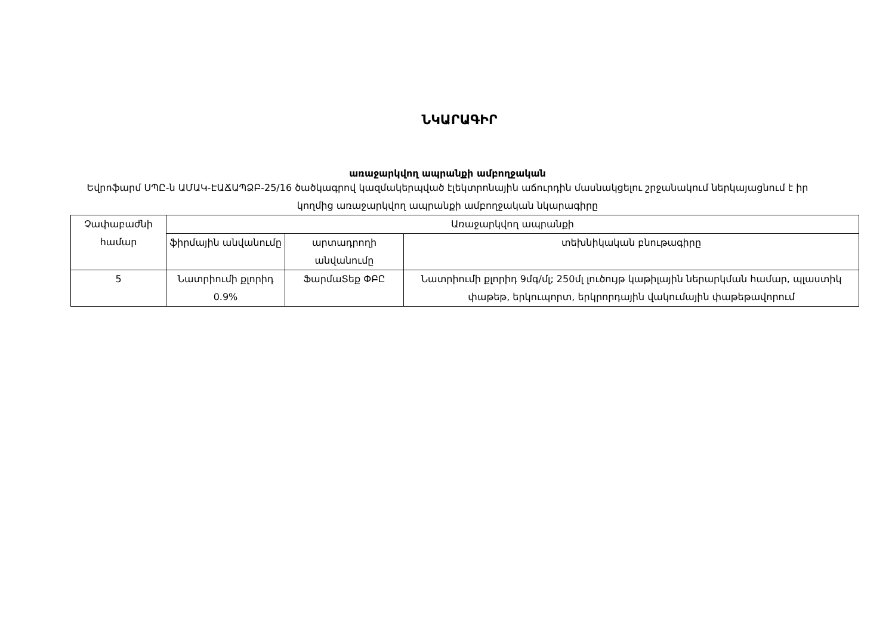ՆԿԱՐԱԳԻՐ
առաջարկվող ապրանքի ամբողջական
Եվրոֆարմ ՍՊԸ-ն ԱՄԱԿ-ԷԱՃԱՊՁԲ-25/16 ծածկագրով կազմակերպված էլեկտրոնային աճուրդին մասնակցելու շրջանակում ներկայացնում է իր կողմից առաջարկվող ապրանքի ամբողջական նկարագիրը
| Չափաբաժնի համար | Առաջարկվող ապրանքի | | |
| --- | --- | --- | --- |
| | ֆիրմային անվանումը | արտադրողի անվանումը | տեխնիկական բնութագիրը |
| 5 | Նատրիումի քլորիդ 0.9% | ՖարմաՏեք ՓԲԸ | Նատրիումի քլորիդ 9մգ/մլ; 250մլ լուծույթ կաթիլային ներարկման համար, պլաստիկ փաթեթ, երկուպորտ, երկրորդային վակումային փաթեթավորում |